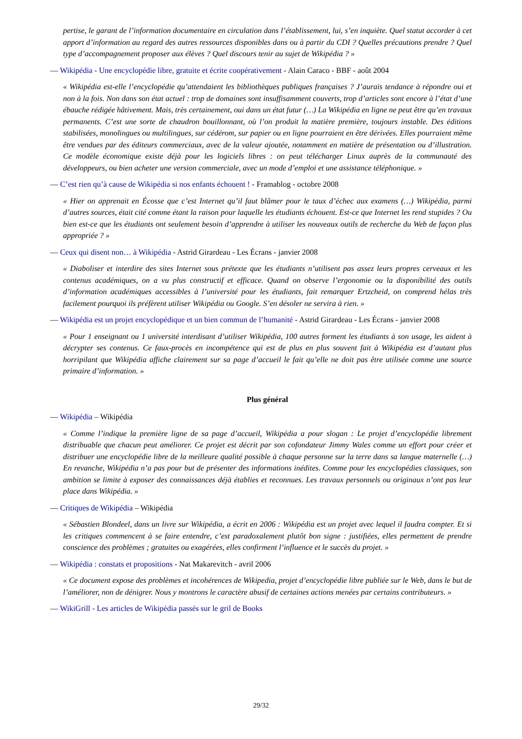pertise, le garant de l’information documentaire en circulation dans l’établissement, lui, s’en inquiète. Quel statut accorder à cet apport d’information au regard des autres ressources disponibles dans ou à partir du CDI ? Quelles précautions prendre ? Quel type d’accompagnement proposer aux élèves ? Quel discours tenir au sujet de Wikipédia ? »
— Wikipédia - Une encyclopédie libre, gratuite et écrite coopérativement - Alain Caraco - BBF - août 2004
« Wikipédia est-elle l’encyclopédie qu’attendaient les bibliothèques publiques françaises ? J’aurais tendance à répondre oui et non à la fois. Non dans son état actuel : trop de domaines sont insuffisamment couverts, trop d’articles sont encore à l’état d’une ébauche rédigée hâtivement. Mais, très certainement, oui dans un état futur (…) La Wikipédia en ligne ne peut être qu’en travaux permanents. C’est une sorte de chaudron bouillonnant, où l’on produit la matière première, toujours instable. Des éditions stabilisées, monolingues ou multilingues, sur cédérom, sur papier ou en ligne pourraient en être dérivées. Elles pourraient même être vendues par des éditeurs commerciaux, avec de la valeur ajoutée, notamment en matière de présentation ou d’illustration. Ce modèle économique existe déjà pour les logiciels libres : on peut télécharger Linux auprès de la communauté des développeurs, ou bien acheter une version commerciale, avec un mode d’emploi et une assistance téléphonique. »
— C’est rien qu’à cause de Wikipédia si nos enfants échouent ! - Framablog - octobre 2008
« Hier on apprenait en Écosse que c’est Internet qu’il faut blâmer pour le taux d’échec aux examens (…) Wikipédia, parmi d’autres sources, était cité comme étant la raison pour laquelle les étudiants échouent. Est-ce que Internet les rend stupides ? Ou bien est-ce que les étudiants ont seulement besoin d’apprendre à utiliser les nouveaux outils de recherche du Web de façon plus appropriée ? »
— Ceux qui disent non… à Wikipédia - Astrid Girardeau - Les Écrans - janvier 2008
« Diaboliser et interdire des sites Internet sous prétexte que les étudiants n’utilisent pas assez leurs propres cerveaux et les contenus académiques, on a vu plus constructif et efficace. Quand on observe l’ergonomie ou la disponibilité des outils d’information académiques accessibles à l’université pour les étudiants, fait remarquer Ertzcheid, on comprend hélas très facilement pourquoi ils préfèrent utiliser Wikipédia ou Google. S’en désoler ne servira à rien. »
— Wikipédia est un projet encyclopédique et un bien commun de l’humanité - Astrid Girardeau - Les Écrans - janvier 2008
« Pour 1 enseignant ou 1 université interdisant d’utiliser Wikipédia, 100 autres forment les étudiants à son usage, les aident à décrypter ses contenus. Ce faux-procès en incompétence qui est de plus en plus souvent fait à Wikipédia est d’autant plus horripilant que Wikipédia affiche clairement sur sa page d’accueil le fait qu’elle ne doit pas être utilisée comme une source primaire d’information. »
Plus général
— Wikipédia – Wikipédia
« Comme l’indique la première ligne de sa page d’accueil, Wikipédia a pour slogan : Le projet d’encyclopédie librement distribuable que chacun peut améliorer. Ce projet est décrit par son cofondateur Jimmy Wales comme un effort pour créer et distribuer une encyclopédie libre de la meilleure qualité possible à chaque personne sur la terre dans sa langue maternelle (…) En revanche, Wikipédia n’a pas pour but de présenter des informations inédites. Comme pour les encyclopédies classiques, son ambition se limite à exposer des connaissances déjà établies et reconnues. Les travaux personnels ou originaux n’ont pas leur place dans Wikipédia. »
— Critiques de Wikipédia – Wikipédia
« Sébastien Blondeel, dans un livre sur Wikipédia, a écrit en 2006 : Wikipédia est un projet avec lequel il faudra compter. Et si les critiques commencent à se faire entendre, c’est paradoxalement plutôt bon signe : justifiées, elles permettent de prendre conscience des problèmes ; gratuites ou exagérées, elles confirment l’influence et le succès du projet. »
— Wikipédia : constats et propositions - Nat Makarevitch - avril 2006
« Ce document expose des problèmes et incohérences de Wikipedia, projet d’encyclopédie libre publiée sur le Web, dans le but de l’améliorer, non de dénigrer. Nous y montrons le caractère abusif de certaines actions menées par certains contributeurs. »
— WikiGrill - Les articles de Wikipédia passés sur le gril de Books
29/32